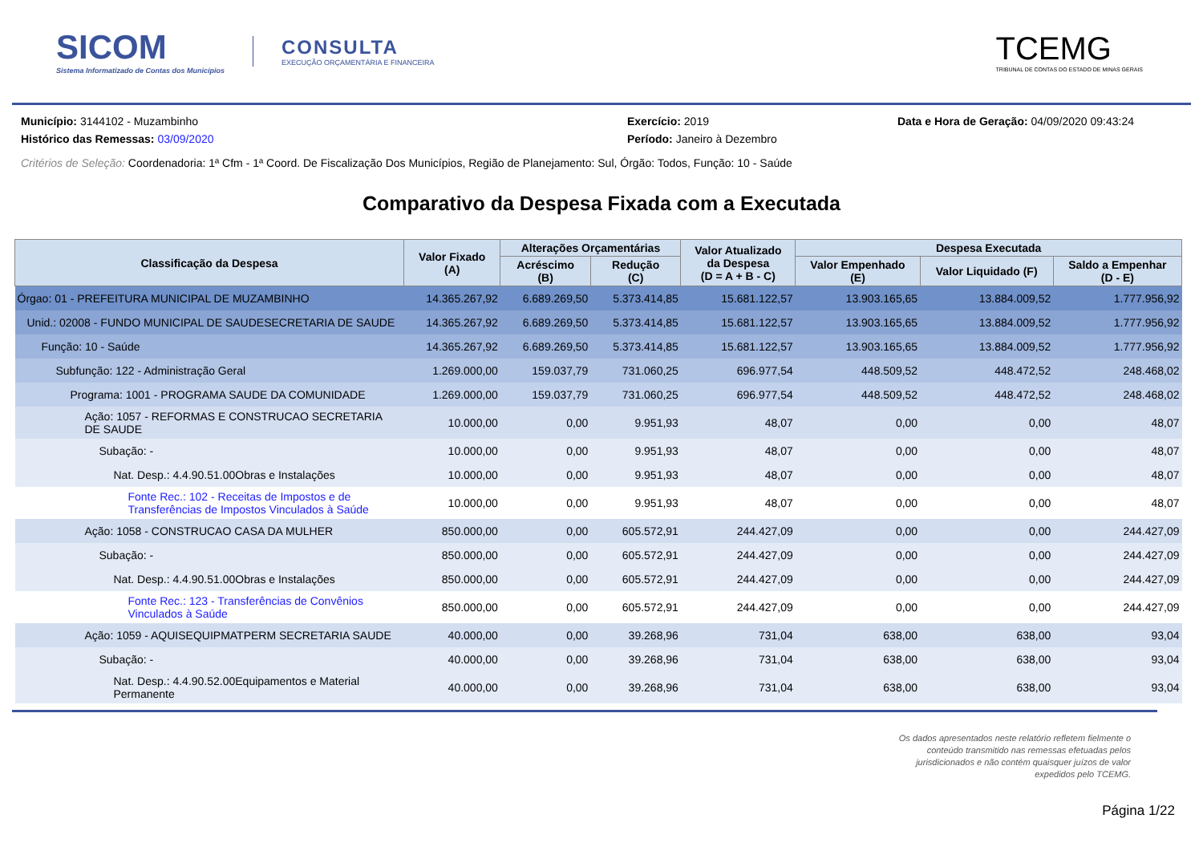SICOM
Sistema Informatizado de Contas dos Municípios
CONSULTA
EXECUÇÃO ORÇAMENTÁRIA E FINANCEIRA
TCEMG
TRIBUNAL DE CONTAS DO ESTADO DE MINAS GERAIS
Município: 3144102 - Muzambinho Exercício: 2019 Data e Hora de Geração: 04/09/2020 09:43:24
Histórico das Remessas: 03/09/2020 Período: Janeiro à Dezembro
Critérios de Seleção: Coordenadoria: 1ª Cfm - 1ª Coord. De Fiscalização Dos Municípios, Região de Planejamento: Sul, Órgão: Todos, Função: 10 - Saúde
Comparativo da Despesa Fixada com a Executada
| Classificação da Despesa | Valor Fixado (A) | Alterações Orçamentárias | | Valor Atualizado da Despesa (D = A + B - C) | Despesa Executada | | |
| --- | --- | --- | --- | --- | --- | --- | --- |
| | | Acréscimo (B) | Redução (C) | | Valor Empenhado (E) | Valor Liquidado (F) | Saldo a Empenhar (D - E) |
| Órgao: 01 - PREFEITURA MUNICIPAL DE MUZAMBINHO | 14.365.267,92 | 6.689.269,50 | 5.373.414,85 | 15.681.122,57 | 13.903.165,65 | 13.884.009,52 | 1.777.956,92 |
| Unid.: 02008 - FUNDO MUNICIPAL DE SAUDESECRETARIA DE SAUDE | 14.365.267,92 | 6.689.269,50 | 5.373.414,85 | 15.681.122,57 | 13.903.165,65 | 13.884.009,52 | 1.777.956,92 |
| Função: 10 - Saúde | 14.365.267,92 | 6.689.269,50 | 5.373.414,85 | 15.681.122,57 | 13.903.165,65 | 13.884.009,52 | 1.777.956,92 |
| Subfunção: 122 - Administração Geral | 1.269.000,00 | 159.037,79 | 731.060,25 | 696.977,54 | 448.509,52 | 448.472,52 | 248.468,02 |
| Programa: 1001 - PROGRAMA SAUDE DA COMUNIDADE | 1.269.000,00 | 159.037,79 | 731.060,25 | 696.977,54 | 448.509,52 | 448.472,52 | 248.468,02 |
| Ação: 1057 - REFORMAS E CONSTRUCAO SECRETARIA DE SAUDE | 10.000,00 | 0,00 | 9.951,93 | 48,07 | 0,00 | 0,00 | 48,07 |
| Subação: - | 10.000,00 | 0,00 | 9.951,93 | 48,07 | 0,00 | 0,00 | 48,07 |
| Nat. Desp.: 4.4.90.51.00Obras e Instalações | 10.000,00 | 0,00 | 9.951,93 | 48,07 | 0,00 | 0,00 | 48,07 |
| Fonte Rec.: 102 - Receitas de Impostos e de Transferências de Impostos Vinculados à Saúde | 10.000,00 | 0,00 | 9.951,93 | 48,07 | 0,00 | 0,00 | 48,07 |
| Ação: 1058 - CONSTRUCAO CASA DA MULHER | 850.000,00 | 0,00 | 605.572,91 | 244.427,09 | 0,00 | 0,00 | 244.427,09 |
| Subação: - | 850.000,00 | 0,00 | 605.572,91 | 244.427,09 | 0,00 | 0,00 | 244.427,09 |
| Nat. Desp.: 4.4.90.51.00Obras e Instalações | 850.000,00 | 0,00 | 605.572,91 | 244.427,09 | 0,00 | 0,00 | 244.427,09 |
| Fonte Rec.: 123 - Transferências de Convênios Vinculados à Saúde | 850.000,00 | 0,00 | 605.572,91 | 244.427,09 | 0,00 | 0,00 | 244.427,09 |
| Ação: 1059 - AQUISEQUIPMATPERM SECRETARIA SAUDE | 40.000,00 | 0,00 | 39.268,96 | 731,04 | 638,00 | 638,00 | 93,04 |
| Subação: - | 40.000,00 | 0,00 | 39.268,96 | 731,04 | 638,00 | 638,00 | 93,04 |
| Nat. Desp.: 4.4.90.52.00Equipamentos e Material Permanente | 40.000,00 | 0,00 | 39.268,96 | 731,04 | 638,00 | 638,00 | 93,04 |
Os dados apresentados neste relatório refletem fielmente o
conteúdo transmitido nas remessas efetuadas pelos
jurisdicionados e não contém quaisquer juízos de valor
expedidos pelo TCEMG.
Página 1/22